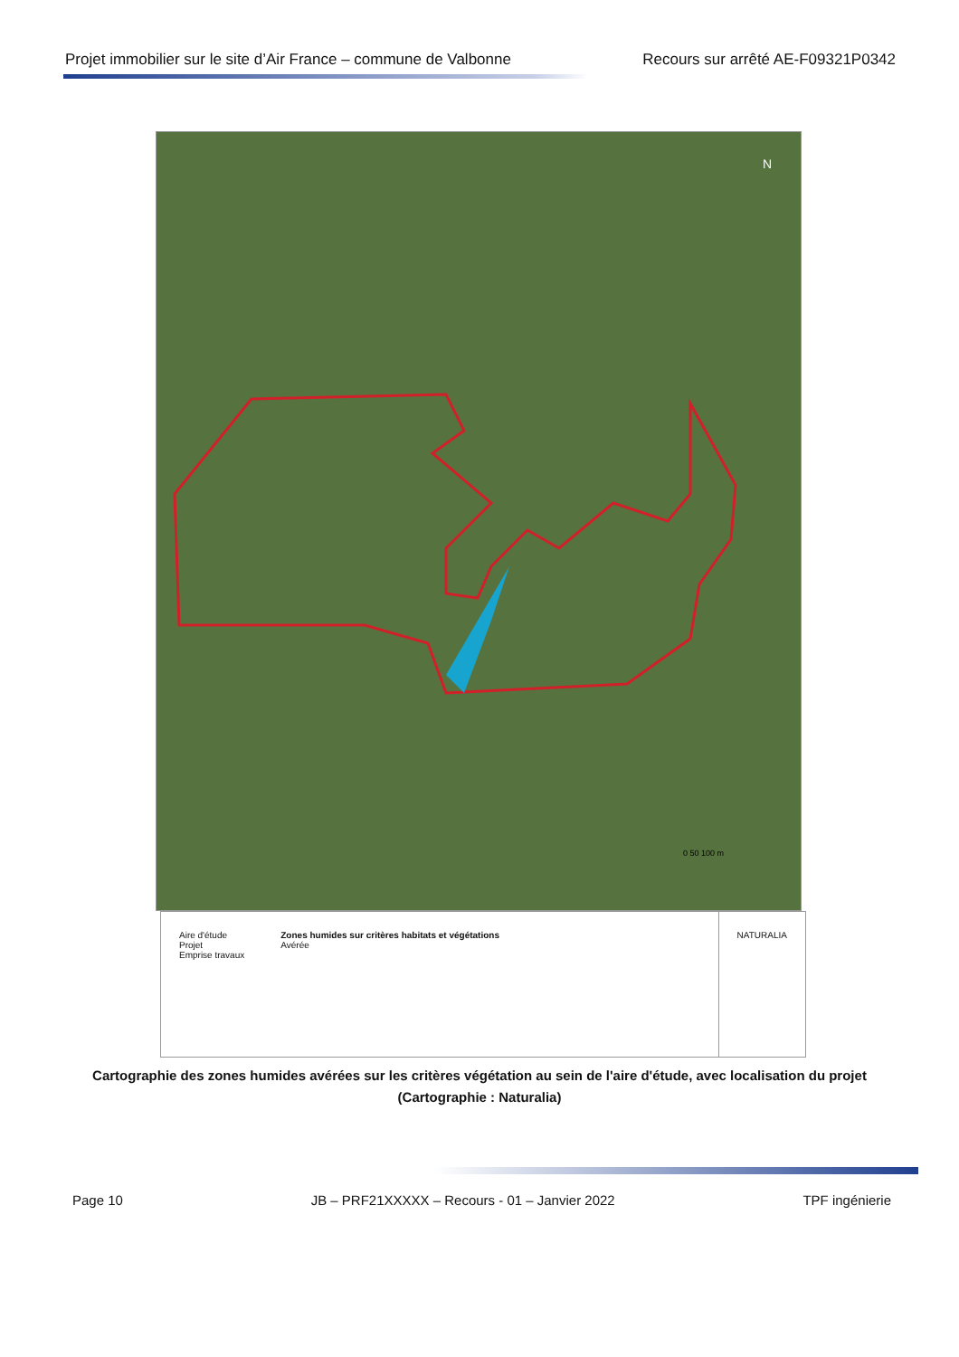Projet immobilier sur le site d’Air France – commune de Valbonne Recours sur arrêté AE-F09321P0342
N
0 50 100 m
Aire d'étude
Projet
Emprise travaux
Zones humides sur critères habitats et végétations
Avérée
NATURALIA
Cartographie des zones humides avérées sur les critères végétation au sein de l'aire d'étude, avec localisation du projet (Cartographie : Naturalia)
Page 10 JB – PRF21XXXXX – Recours - 01 – Janvier 2022 TPF ingénierie